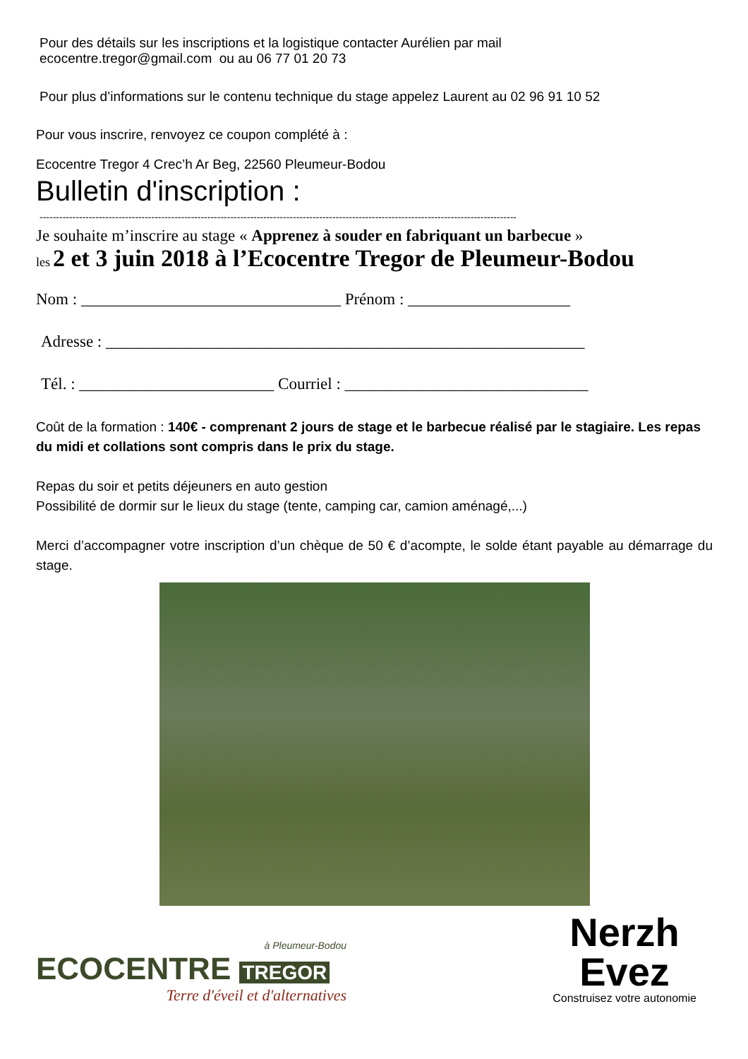Pour des détails sur les inscriptions et la logistique contacter Aurélien par mail
ecocentre.tregor@gmail.com ou au 06 77 01 20 73
Pour plus d’informations sur le contenu technique du stage appelez Laurent au 02 96 91 10 52
Pour vous inscrire, renvoyez ce coupon complété à :
Ecocentre Tregor 4 Crec’h Ar Beg, 22560 Pleumeur-Bodou
Bulletin d'inscription :
-------------------------------------------------------------------------------------------------------------------------------------------------
Je souhaite m’inscrire au stage « Apprenez à souder en fabriquant un barbecue »
les 2 et 3 juin 2018 à l’Ecocentre Tregor de Pleumeur-Bodou
Nom : ________________________________ Prénom : ____________________
Adresse : ___________________________________________________________
Tél. : ________________________ Courriel : ______________________________
Coût de la formation : 140€ - comprenant 2 jours de stage et le barbecue réalisé par le stagiaire. Les repas du midi et collations sont compris dans le prix du stage.
Repas du soir et petits déjeuners en auto gestion
Possibilité de dormir sur le lieux du stage (tente, camping car, camion aménagé,...)
Merci d’accompagner votre inscription d’un chèque de 50 € d’acompte, le solde étant payable au démarrage du stage.
à Pleumeur-Bodou
ECOCENTRE TREGOR
Terre d'éveil et d'alternatives
Nerzh
Evez
Construisez votre autonomie